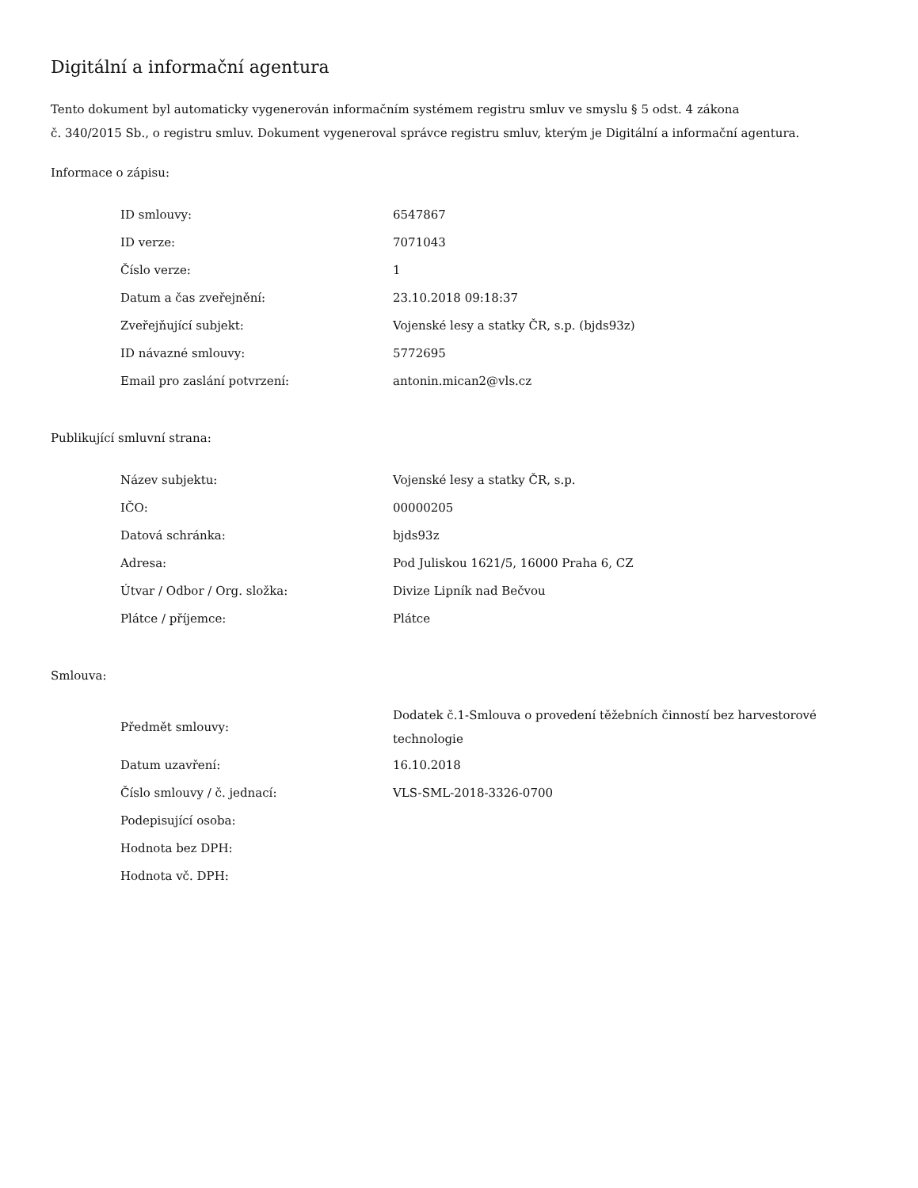Digitální a informační agentura
Tento dokument byl automaticky vygenerován informačním systémem registru smluv ve smyslu § 5 odst. 4 zákona
č. 340/2015 Sb., o registru smluv. Dokument vygeneroval správce registru smluv, kterým je Digitální a informační agentura.
Informace o zápisu:
| ID smlouvy: | 6547867 |
| ID verze: | 7071043 |
| Číslo verze: | 1 |
| Datum a čas zveřejnění: | 23.10.2018 09:18:37 |
| Zveřejňující subjekt: | Vojenské lesy a statky ČR, s.p. (bjds93z) |
| ID návazné smlouvy: | 5772695 |
| Email pro zaslání potvrzení: | antonin.mican2@vls.cz |
Publikující smluvní strana:
| Název subjektu: | Vojenské lesy a statky ČR, s.p. |
| IČO: | 00000205 |
| Datová schránka: | bjds93z |
| Adresa: | Pod Juliskou 1621/5, 16000 Praha 6, CZ |
| Útvar / Odbor / Org. složka: | Divize Lipník nad Bečvou |
| Plátce / příjemce: | Plátce |
Smlouva:
| Předmět smlouvy: | Dodatek č.1-Smlouva o provedení těžebních činností bez harvestorové technologie |
| Datum uzavření: | 16.10.2018 |
| Číslo smlouvy / č. jednací: | VLS-SML-2018-3326-0700 |
| Podepisující osoba: | |
| Hodnota bez DPH: | |
| Hodnota vč. DPH: | |